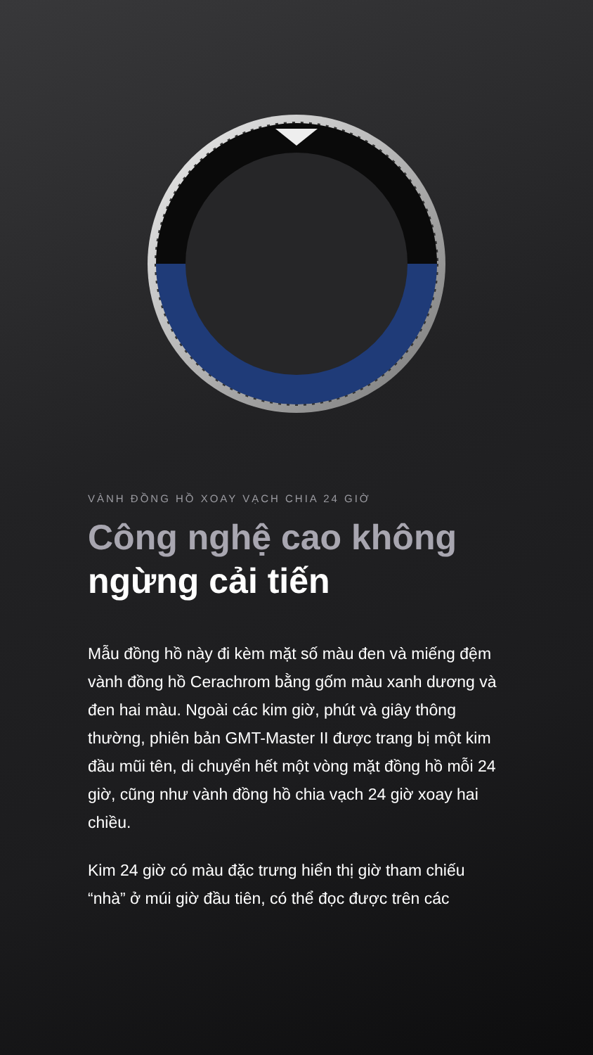VÀNH ĐỒNG HỒ XOAY VẠCH CHIA 24 GIỜ
Công nghệ cao không
ngừng cải tiến
Mẫu đồng hồ này đi kèm mặt số màu đen và miếng đệm vành đồng hồ Cerachrom bằng gốm màu xanh dương và đen hai màu. Ngoài các kim giờ, phút và giây thông thường, phiên bản GMT-Master II được trang bị một kim đầu mũi tên, di chuyển hết một vòng mặt đồng hồ mỗi 24 giờ, cũng như vành đồng hồ chia vạch 24 giờ xoay hai chiều.
Kim 24 giờ có màu đặc trưng hiển thị giờ tham chiếu “nhà” ở múi giờ đầu tiên, có thể đọc được trên các